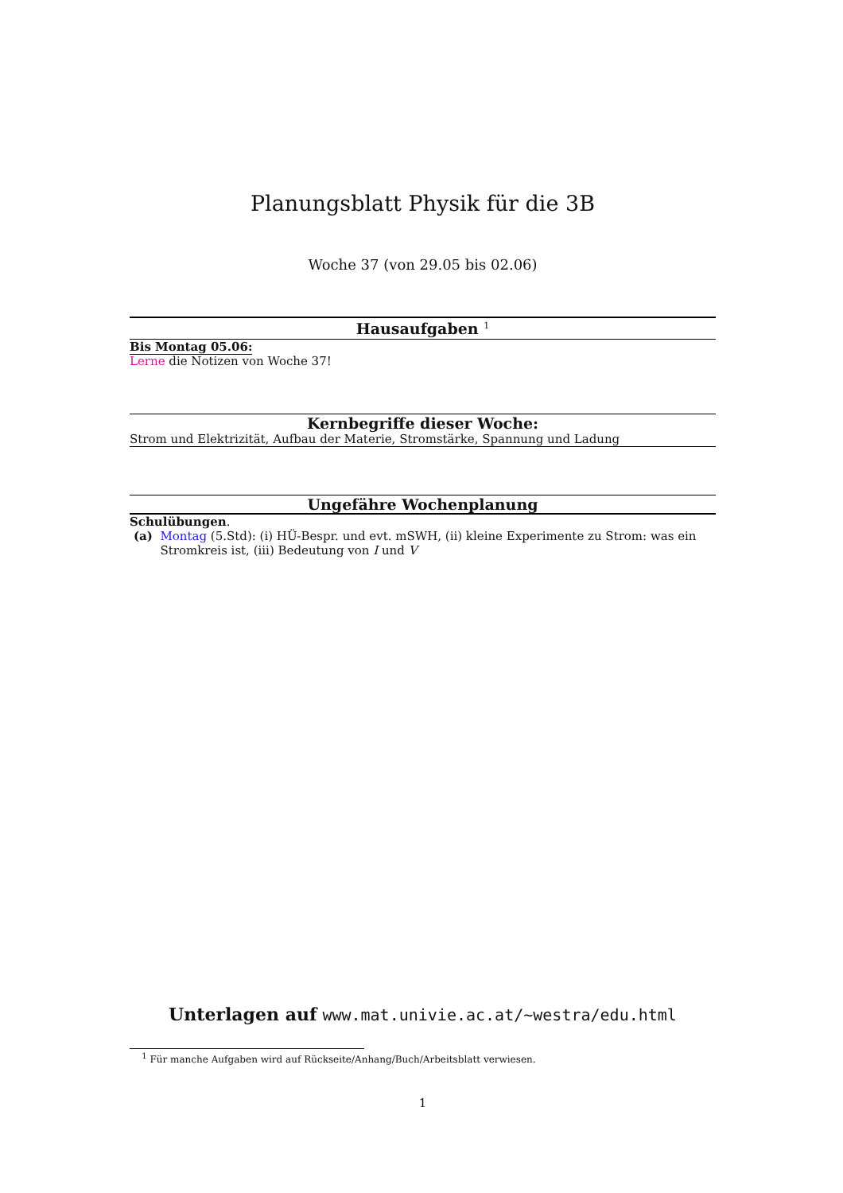Planungsblatt Physik für die 3B
Woche 37 (von 29.05 bis 02.06)
Hausaufgaben <sup>1</sup>
Bis Montag 05.06:
Lerne die Notizen von Woche 37!
Kernbegriffe dieser Woche:
Strom und Elektrizität, Aufbau der Materie, Stromstärke, Spannung und Ladung
Ungefähre Wochenplanung
Schulübungen.
(a) Montag (5.Std): (i) HÜ-Bespr. und evt. mSWH, (ii) kleine Experimente zu Strom: was ein Stromkreis ist, (iii) Bedeutung von I und V
Unterlagen auf www.mat.univie.ac.at/~westra/edu.html
<sup>1</sup> Für manche Aufgaben wird auf Rückseite/Anhang/Buch/Arbeitsblatt verwiesen.
1